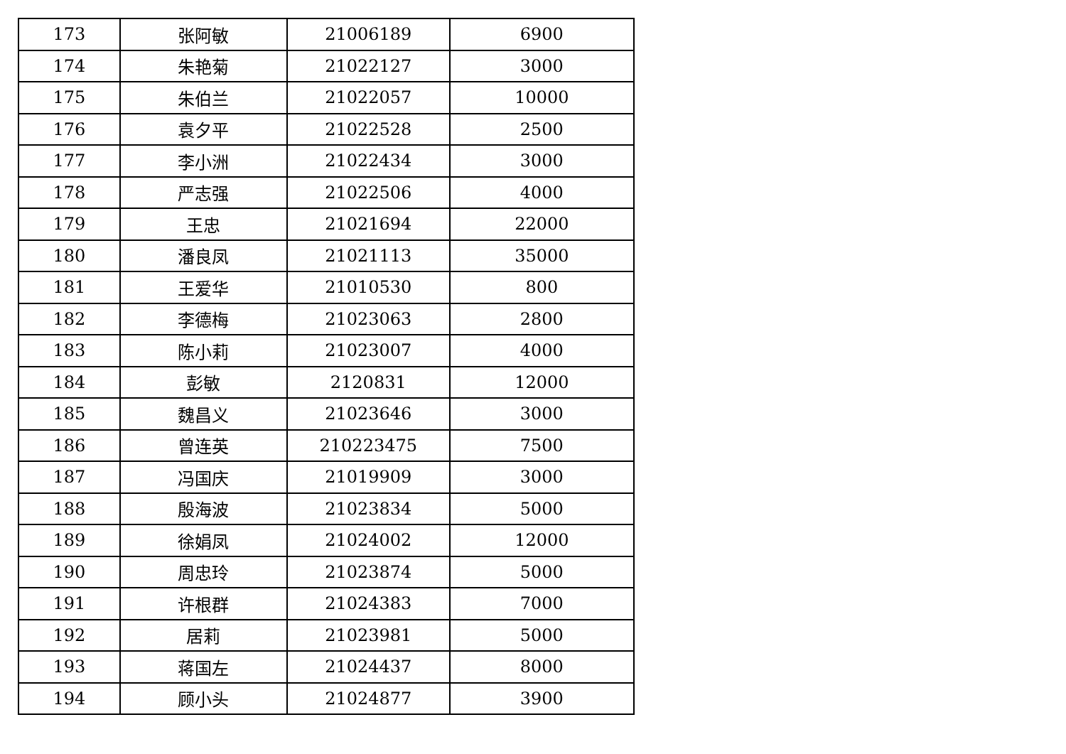| 173 | 张阿敏 | 21006189 | 6900 |
| 174 | 朱艳菊 | 21022127 | 3000 |
| 175 | 朱伯兰 | 21022057 | 10000 |
| 176 | 袁夕平 | 21022528 | 2500 |
| 177 | 李小洲 | 21022434 | 3000 |
| 178 | 严志强 | 21022506 | 4000 |
| 179 | 王忠 | 21021694 | 22000 |
| 180 | 潘良凤 | 21021113 | 35000 |
| 181 | 王爱华 | 21010530 | 800 |
| 182 | 李德梅 | 21023063 | 2800 |
| 183 | 陈小莉 | 21023007 | 4000 |
| 184 | 彭敏 | 2120831 | 12000 |
| 185 | 魏昌义 | 21023646 | 3000 |
| 186 | 曾连英 | 210223475 | 7500 |
| 187 | 冯国庆 | 21019909 | 3000 |
| 188 | 殷海波 | 21023834 | 5000 |
| 189 | 徐娟凤 | 21024002 | 12000 |
| 190 | 周忠玲 | 21023874 | 5000 |
| 191 | 许根群 | 21024383 | 7000 |
| 192 | 居莉 | 21023981 | 5000 |
| 193 | 蒋国左 | 21024437 | 8000 |
| 194 | 顾小头 | 21024877 | 3900 |